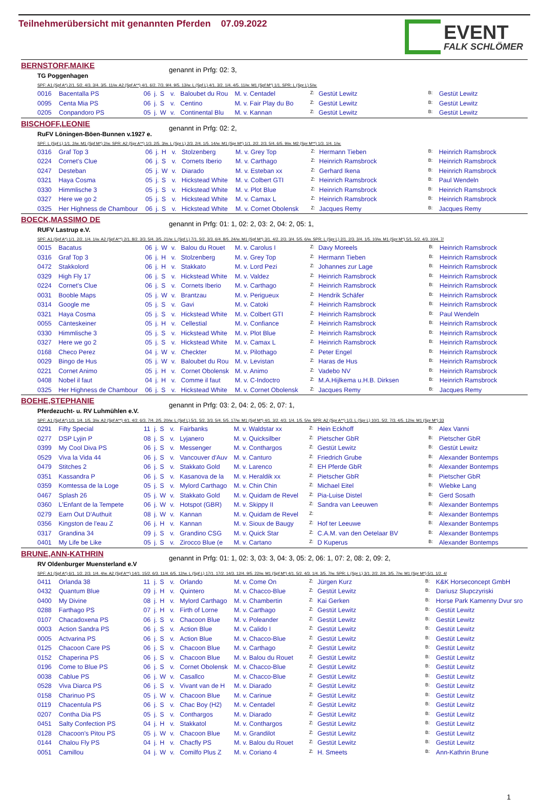Teilnehmerübersicht mit genannten Pferden 07.09.2022
EVENT
FALK SCHLÖMER
BERNSTORF,MAIKE
TG Poggenhagen
genannt in Prfg: 02: 3,
SPF: A1 (Spf A*) 2/1. 5/2. 4/3. 3/4. 3/5. 11/w. A2 (Spf A**) 4/1. 6/2. 7/3. 9/4. 9/5. 13/w. L (Spf L) 4/1. 3/2. 1/4. 4/5. 11/w. M1 (Spf M*) 1/1. SPR: L (Spr L) 5/w.
| 0016 | Bacentalla PS | 06 | j. | S | v. | Baloubet du Rou | M. v. Centadel | Z: | Gestüt Lewitz | B: | Gestüt Lewitz |
| 0095 | Centa Mia PS | 06 | j. | S | v. | Centino | M. v. Fair Play du Bo | Z: | Gestüt Lewitz | B: | Gestüt Lewitz |
| 0205 | Conpandoro PS | 05 | j. | W | v. | Continental Blu | M. v. Kannan | Z: | Gestüt Lewitz | B: | Gestüt Lewitz |
BISCHOFF,LEONIE
RuFV Löningen-Böen-Bunnen v.1927 e.
genannt in Prfg: 02: 2,
SPF: L (Spf L) 1/1. 2/w. M1 (Spf M*) 2/w. SPR: A2 (Spr A**) 1/3. 2/5. 3/w. L (Spr L) 2/3. 2/4. 1/5. 14/w. M1 (Spr M*) 1/1. 2/2. 2/3. 5/4. 6/5. 9/w. M2 (Spr M**) 1/3. 1/4. 1/w.
| 0316 | Graf Top 3 | 06 | j. | H | v. | Stolzenberg | M. v. Grey Top | Z: | Hermann Tieben | B: | Heinrich Ramsbrock |
| 0224 | Cornet's Clue | 06 | j. | S | v. | Cornets Iberio | M. v. Carthago | Z: | Heinrich Ramsbrock | B: | Heinrich Ramsbrock |
| 0247 | Desteban | 05 | j. | W | v. | Diarado | M. v. Esteban xx | Z: | Gerhard Ikena | B: | Heinrich Ramsbrock |
| 0321 | Haya Cosma | 05 | j. | S | v. | Hickstead White | M. v. Colbert GTI | Z: | Heinrich Ramsbrock | B: | Paul Wendeln |
| 0330 | Himmlische 3 | 05 | j. | S | v. | Hickstead White | M. v. Plot Blue | Z: | Heinrich Ramsbrock | B: | Heinrich Ramsbrock |
| 0327 | Here we go 2 | 05 | j. | S | v. | Hickstead White | M. v. Camax L | Z: | Heinrich Ramsbrock | B: | Heinrich Ramsbrock |
| 0325 | Her Highness de Chambour | 06 | j. | S | v. | Hickstead White | M. v. Cornet Obolensk | Z: | Jacques Remy | B: | Jacques Remy |
BOECK,MASSIMO DE
RUFV Lastrup e.V.
genannt in Prfg: 01: 1, 02: 2, 03: 2, 04: 2, 05: 1,
SPF: A1 (Spf A*) 1/1. 2/2. 1/4. 1/w. A2 (Spf A**) 2/1. 8/2. 3/3. 5/4. 3/5. 21/w. L (Spf L) 7/1. 5/2. 3/3. 6/4. 8/5. 24/w. M1 (Spf M*) 3/1. 4/2. 2/3. 3/4. 5/5. 6/w. SPR: L (Spr L) 2/1. 2/3. 3/4. 1/5. 10/w. M1 (Spr M*) 5/1. 5/2. 4/3. 10/4. 7/
| 0015 | Bacatus | 06 | j. | W | v. | Balou du Rouet | M. v. Carolus I | Z: | Davy Moreels | B: | Heinrich Ramsbrock |
| 0316 | Graf Top 3 | 06 | j. | H | v. | Stolzenberg | M. v. Grey Top | Z: | Hermann Tieben | B: | Heinrich Ramsbrock |
| 0472 | Stakkolord | 06 | j. | H | v. | Stakkato | M. v. Lord Pezi | Z: | Johannes zur Lage | B: | Heinrich Ramsbrock |
| 0329 | High Fly 17 | 06 | j. | S | v. | Hickstead White | M. v. Valdez | Z: | Heinrich Ramsbrock | B: | Heinrich Ramsbrock |
| 0224 | Cornet's Clue | 06 | j. | S | v. | Cornets Iberio | M. v. Carthago | Z: | Heinrich Ramsbrock | B: | Heinrich Ramsbrock |
| 0031 | Booble Maps | 05 | j. | W | v. | Brantzau | M. v. Perigueux | Z: | Hendrik Schäfer | B: | Heinrich Ramsbrock |
| 0314 | Google me | 05 | j. | S | v. | Gavi | M. v. Catoki | Z: | Heinrich Ramsbrock | B: | Heinrich Ramsbrock |
| 0321 | Haya Cosma | 05 | j. | S | v. | Hickstead White | M. v. Colbert GTI | Z: | Heinrich Ramsbrock | B: | Paul Wendeln |
| 0055 | Cänteskeiner | 05 | j. | H | v. | Cellestial | M. v. Confiance | Z: | Heinrich Ramsbrock | B: | Heinrich Ramsbrock |
| 0330 | Himmlische 3 | 05 | j. | S | v. | Hickstead White | M. v. Plot Blue | Z: | Heinrich Ramsbrock | B: | Heinrich Ramsbrock |
| 0327 | Here we go 2 | 05 | j. | S | v. | Hickstead White | M. v. Camax L | Z: | Heinrich Ramsbrock | B: | Heinrich Ramsbrock |
| 0168 | Checo Perez | 04 | j. | W | v. | Checkter | M. v. Pilothago | Z: | Peter Engel | B: | Heinrich Ramsbrock |
| 0029 | Bingo de Hus | 05 | j. | W | v. | Baloubet du Rou | M. v. Levistan | Z: | Haras de Hus | B: | Heinrich Ramsbrock |
| 0221 | Cornet Animo | 05 | j. | H | v. | Cornet Obolensk | M. v. Animo | Z: | Vadebo NV | B: | Heinrich Ramsbrock |
| 0408 | Nobel il faut | 04 | j. | H | v. | Comme il faut | M. v. C-Indoctro | Z: | M.A.Hijlkema u.H.B. Dirksen | B: | Heinrich Ramsbrock |
| 0325 | Her Highness de Chambour | 06 | j. | S | v. | Hickstead White | M. v. Cornet Obolensk | Z: | Jacques Remy | B: | Jacques Remy |
BOEHE,STEPHANIE
Pferdezucht- u. RV Luhmühlen e.V.
genannt in Prfg: 03: 2, 04: 2, 05: 2, 07: 1,
SPF: A1 (Spf A*) 1/3. 1/4. 1/5. 3/w. A2 (Spf A**) 4/1. 4/2. 6/3. 7/4. 2/5. 20/w. L (Spf L) 5/1. 5/2. 3/3. 5/4. 5/5. 17/w. M1 (Spf M*) 4/1. 3/2. 4/3. 1/4. 1/5. 5/w. SPR: A2 (Spr A**) 1/3. L (Spr L) 10/1. 5/2. 7/3. 4/5. 12/w. M1 (Spr M*) 33
| 0291 | Fifty Special | 11 | j. | S | v. | Fairbanks | M. v. Waldstar xx | Z: | Hein Eckhoff | B: | Alex Vanni |
| 0277 | DSP Lyjin P | 08 | j. | S | v. | Lyjanero | M. v. Quicksilber | Z: | Pietscher GbR | B: | Pietscher GbR |
| 0399 | My Cool Diva PS | 06 | j. | S | v. | Messenger | M. v. Conthargos | Z: | Gestüt Lewitz | B: | Gestüt Lewitz |
| 0529 | Viva la Vida 44 | 06 | j. | S | v. | Vancouver d'Auv | M. v. Canturo | Z: | Friedrich Grube | B: | Alexander Bontemps |
| 0479 | Stitches 2 | 06 | j. | S | v. | Stakkato Gold | M. v. Larenco | Z: | EH Pferde GbR | B: | Alexander Bontemps |
| 0351 | Kassandra P | 06 | j. | S | v. | Kasanova de la | M. v. Heraldik xx | Z: | Pietscher GbR | B: | Pietscher GbR |
| 0359 | Komtessa de la Loge | 05 | j. | S | v. | Mylord Carthago | M. v. Chin Chin | Z: | Michael Eitel | B: | Wiebke Lang |
| 0467 | Splash 26 | 05 | j. | W | v. | Stakkato Gold | M. v. Quidam de Revel | Z: | Pia-Luise Distel | B: | Gerd Sosath |
| 0360 | L'Enfant de la Tempete | 06 | j. | W | v. | Hotspot (GBR) | M. v. Skippy II | Z: | Sandra van Leeuwen | B: | Alexander Bontemps |
| 0279 | Earn Out D'Authuit | 08 | j. | W | v. | Kannan | M. v. Quidam de Revel | Z: | | B: | Alexander Bontemps |
| 0356 | Kingston de l'eau Z | 06 | j. | H | v. | Kannan | M. v. Sioux de Baugy | Z: | Hof ter Leeuwe | B: | Alexander Bontemps |
| 0317 | Grandina 34 | 09 | j. | S | v. | Grandino CSG | M. v. Quick Star | Z: | C.A.M. van den Oetelaar BV | B: | Alexander Bontemps |
| 0401 | My Life be Like | 05 | j. | S | v. | Zirocco Blue (e | M. v. Cartano | Z: | D Kuperus | B: | Alexander Bontemps |
BRUNE,ANN-KATHRIN
RV Oldenburger Muensterland e.V
genannt in Prfg: 01: 1, 02: 3, 03: 3, 04: 3, 05: 2, 06: 1, 07: 2, 08: 2, 09: 2,
SPF: A1 (Spf A*) 6/1. 1/2. 2/3. 1/4. 4/w. A2 (Spf A**) 14/1. 15/2. 6/3. 11/4. 6/5. 12/w. L (Spf L) 17/1. 17/2. 14/3. 12/4. 9/5. 22/w. M1 (Spf M*) 4/1. 5/2. 4/3. 1/4. 3/5. 7/w. SPR: L (Spr L) 3/1. 2/2. 2/4. 3/5. 7/w. M1 (Spr M*) 5/1. 1/2. 4/
| 0411 | Orlanda 38 | 11 | j. | S | v. | Orlando | M. v. Come On | Z: | Jürgen Kurz | B: | K&K Horseconcept GmbH |
| 0432 | Quantum Blue | 09 | j. | H | v. | Quintero | M. v. Chacco-Blue | Z: | Gestüt Lewitz | B: | Dariusz Slupczyriski |
| 0400 | My Divine | 08 | j. | H | v. | Mylord Carthago | M. v. Chambertin | Z: | Kai Gerken | B: | Horse Park Kamenny Dvur sro |
| 0288 | Farthago PS | 07 | j. | H | v. | Firth of Lorne | M. v. Carthago | Z: | Gestüt Lewitz | B: | Gestüt Lewitz |
| 0107 | Chacadoxena PS | 06 | j. | S | v. | Chacoon Blue | M. v. Poleander | Z: | Gestüt Lewitz | B: | Gestüt Lewitz |
| 0003 | Action Sandra PS | 06 | j. | S | v. | Action Blue | M. v. Calido I | Z: | Gestüt Lewitz | B: | Gestüt Lewitz |
| 0005 | Actvarina PS | 06 | j. | S | v. | Action Blue | M. v. Chacco-Blue | Z: | Gestüt Lewitz | B: | Gestüt Lewitz |
| 0125 | Chacoon Care PS | 06 | j. | S | v. | Chacoon Blue | M. v. Carthago | Z: | Gestüt Lewitz | B: | Gestüt Lewitz |
| 0152 | Chaperina PS | 06 | j. | S | v. | Chacoon Blue | M. v. Balou du Rouet | Z: | Gestüt Lewitz | B: | Gestüt Lewitz |
| 0196 | Come to Blue PS | 06 | j. | S | v. | Cornet Obolensk | M. v. Chacco-Blue | Z: | Gestüt Lewitz | B: | Gestüt Lewitz |
| 0038 | Cablue PS | 06 | j. | W | v. | Casallco | M. v. Chacco-Blue | Z: | Gestüt Lewitz | B: | Gestüt Lewitz |
| 0528 | Viva Diarca PS | 06 | j. | S | v. | Vivant van de H | M. v. Diarado | Z: | Gestüt Lewitz | B: | Gestüt Lewitz |
| 0158 | Charinuo PS | 05 | j. | W | v. | Chacoon Blue | M. v. Carinue | Z: | Gestüt Lewitz | B: | Gestüt Lewitz |
| 0119 | Chacentula PS | 06 | j. | S | v. | Chac Boy (H2) | M. v. Centadel | Z: | Gestüt Lewitz | B: | Gestüt Lewitz |
| 0207 | Contha Dia PS | 05 | j. | S | v. | Conthargos | M. v. Diarado | Z: | Gestüt Lewitz | B: | Gestüt Lewitz |
| 0451 | Salty Confection PS | 04 | j. | H | v. | Stakkatol | M. v. Conthargos | Z: | Gestüt Lewitz | B: | Gestüt Lewitz |
| 0128 | Chacoon's Pitou PS | 05 | j. | W | v. | Chacoon Blue | M. v. Grandilot | Z: | Gestüt Lewitz | B: | Gestüt Lewitz |
| 0144 | Chalou Fly PS | 04 | j. | H | v. | Chacfly PS | M. v. Balou du Rouet | Z: | Gestüt Lewitz | B: | Gestüt Lewitz |
| 0051 | Camillou | 04 | j. | W | v. | Comilfo Plus Z | M. v. Coriano 4 | Z: | H. Smeets | B: | Ann-Kathrin Brune |
1